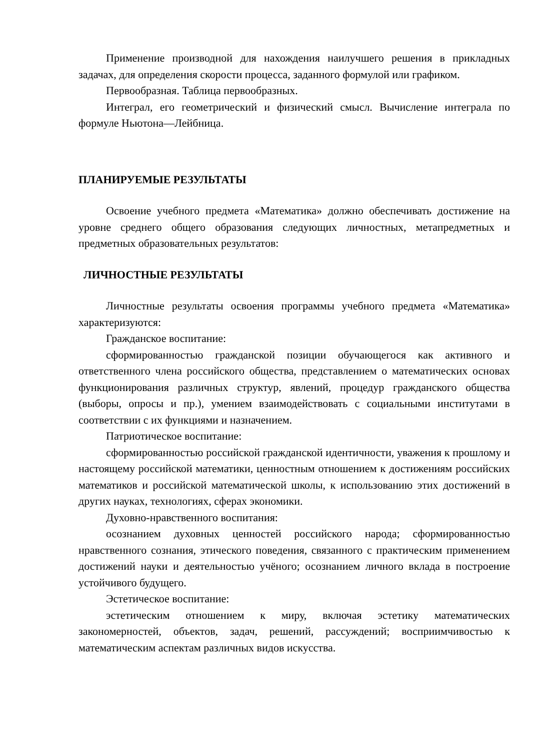Применение производной для нахождения наилучшего решения в прикладных задачах, для определения скорости процесса, заданного формулой или графиком.
Первообразная. Таблица первообразных.
Интеграл, его геометрический и физический смысл. Вычисление интеграла по формуле Ньютона—Лейбница.
ПЛАНИРУЕМЫЕ РЕЗУЛЬТАТЫ
Освоение учебного предмета «Математика» должно обеспечивать достижение на уровне среднего общего образования следующих личностных, метапредметных и предметных образовательных результатов:
ЛИЧНОСТНЫЕ РЕЗУЛЬТАТЫ
Личностные результаты освоения программы учебного предмета «Математика» характеризуются:
Гражданское воспитание:
сформированностью гражданской позиции обучающегося как активного и ответственного члена российского общества, представлением о математических основах функционирования различных структур, явлений, процедур гражданского общества (выборы, опросы и пр.), умением взаимодействовать с социальными институтами в соответствии с их функциями и назначением.
Патриотическое воспитание:
сформированностью российской гражданской идентичности, уважения к прошлому и настоящему российской математики, ценностным отношением к достижениям российских математиков и российской математической школы, к использованию этих достижений в других науках, технологиях, сферах экономики.
Духовно-нравственного воспитания:
осознанием духовных ценностей российского народа; сформированностью нравственного сознания, этического поведения, связанного с практическим применением достижений науки и деятельностью учёного; осознанием личного вклада в построение устойчивого будущего.
Эстетическое воспитание:
эстетическим отношением к миру, включая эстетику математических закономерностей, объектов, задач, решений, рассуждений; восприимчивостью к математическим аспектам различных видов искусства.